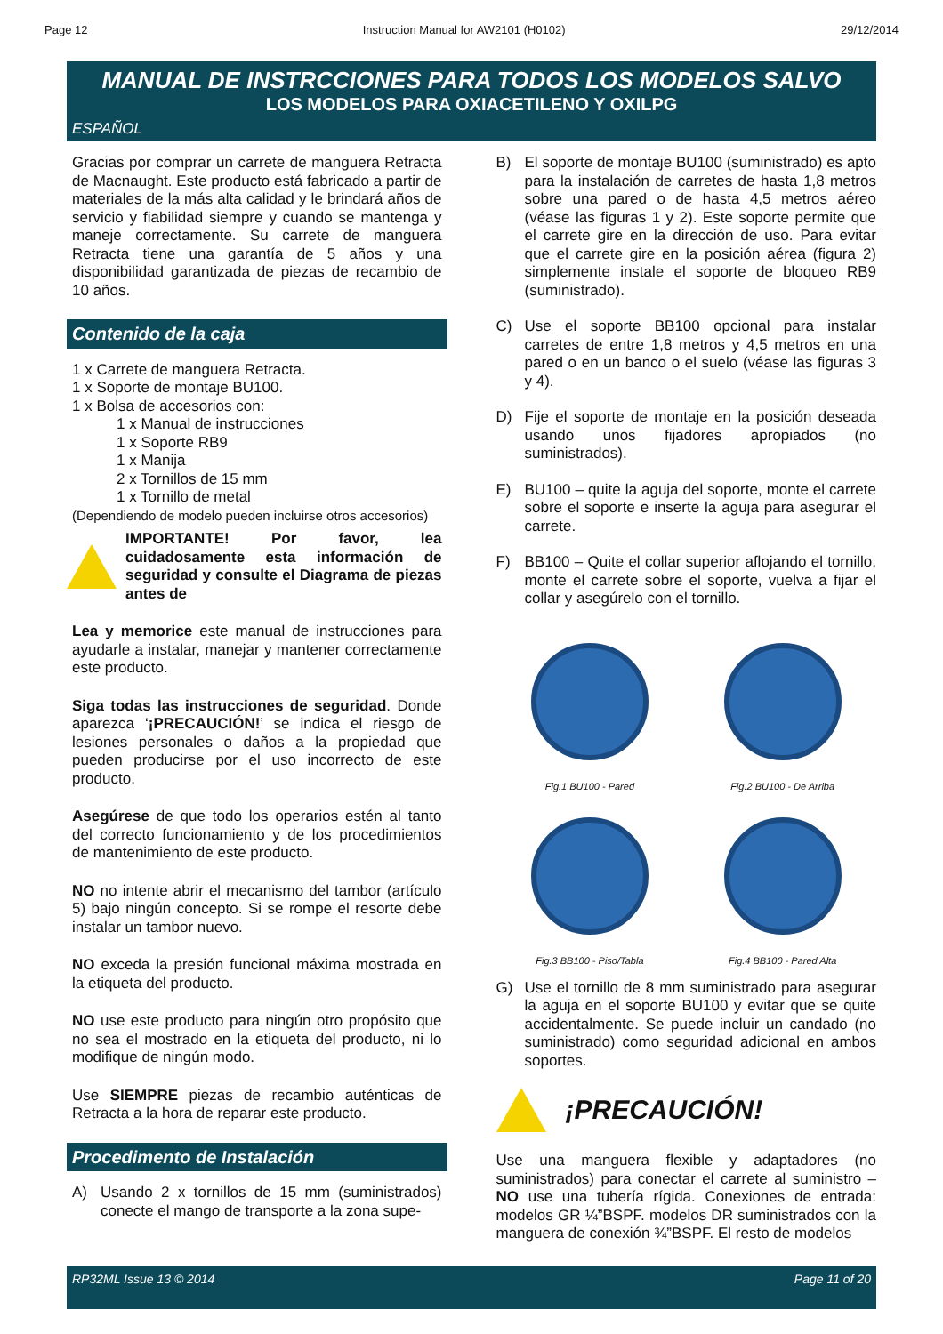Page 12 Instruction Manual for AW2101 (H0102) 29/12/2014
MANUAL DE INSTRCCIONES PARA TODOS LOS MODELOS SALVO
LOS MODELOS PARA OXIACETILENO Y OXILPG
ESPAÑOL
Gracias por comprar un carrete de manguera Retracta de Macnaught. Este producto está fabricado a partir de materiales de la más alta calidad y le brindará años de servicio y fiabilidad siempre y cuando se mantenga y maneje correctamente. Su carrete de manguera Retracta tiene una garantía de 5 años y una disponibilidad garantizada de piezas de recambio de 10 años.
Contenido de la caja
1 x Carrete de manguera Retracta.
1 x Soporte de montaje BU100.
1 x Bolsa de accesorios con:
1 x Manual de instrucciones
1 x Soporte RB9
1 x Manija
2 x Tornillos de 15 mm
1 x Tornillo de metal
(Dependiendo de modelo pueden incluirse otros accesorios)
IMPORTANTE! Por favor, lea cuidadosamente esta información de seguridad y consulte el Diagrama de piezas antes de
Lea y memorice este manual de instrucciones para ayudarle a instalar, manejar y mantener correctamente este producto.
Siga todas las instrucciones de seguridad. Donde aparezca ‘¡PRECAUCIÓN!’ se indica el riesgo de lesiones personales o daños a la propiedad que pueden producirse por el uso incorrecto de este producto.
Asegúrese de que todo los operarios estén al tanto del correcto funcionamiento y de los procedimientos de mantenimiento de este producto.
NO no intente abrir el mecanismo del tambor (artículo 5) bajo ningún concepto. Si se rompe el resorte debe instalar un tambor nuevo.
NO exceda la presión funcional máxima mostrada en la etiqueta del producto.
NO use este producto para ningún otro propósito que no sea el mostrado en la etiqueta del producto, ni lo modifique de ningún modo.
Use SIEMPRE piezas de recambio auténticas de Retracta a la hora de reparar este producto.
Procedimento de Instalación
A) Usando 2 x tornillos de 15 mm (suministrados) conecte el mango de transporte a la zona supe-
B) El soporte de montaje BU100 (suministrado) es apto para la instalación de carretes de hasta 1,8 metros sobre una pared o de hasta 4,5 metros aéreo (véase las figuras 1 y 2). Este soporte permite que el carrete gire en la dirección de uso. Para evitar que el carrete gire en la posición aérea (figura 2) simplemente instale el soporte de bloqueo RB9 (suministrado).
C) Use el soporte BB100 opcional para instalar carretes de entre 1,8 metros y 4,5 metros en una pared o en un banco o el suelo (véase las figuras 3 y 4).
D) Fije el soporte de montaje en la posición deseada usando unos fijadores apropiados (no suministrados).
E) BU100 – quite la aguja del soporte, monte el carrete sobre el soporte e inserte la aguja para asegurar el carrete.
F) BB100 – Quite el collar superior aflojando el tornillo, monte el carrete sobre el soporte, vuelva a fijar el collar y asegúrelo con el tornillo.
Fig.1 BU100 - Pared
Fig.2 BU100 - De Arriba
Fig.3 BB100 - Piso/Tabla
Fig.4 BB100 - Pared Alta
G) Use el tornillo de 8 mm suministrado para asegurar la aguja en el soporte BU100 y evitar que se quite accidentalmente. Se puede incluir un candado (no suministrado) como seguridad adicional en ambos soportes.
¡PRECAUCIÓN!
Use una manguera flexible y adaptadores (no suministrados) para conectar el carrete al suministro – NO use una tubería rígida. Conexiones de entrada: modelos GR ¼”BSPF. modelos DR suministrados con la manguera de conexión ¾”BSPF. El resto de modelos
RP32ML Issue 13 © 2014 Page 11 of 20